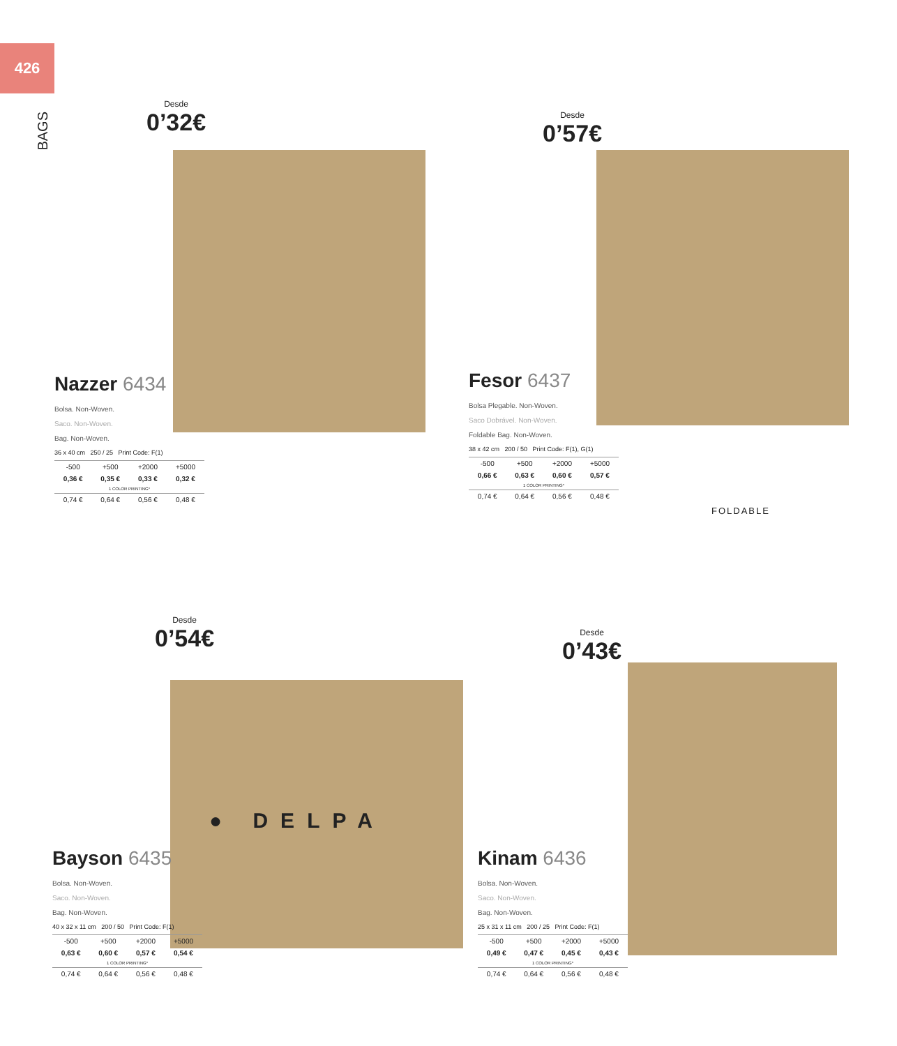426
BAGS
Desde
0’32€
Nazzer 6434
Bolsa. Non-Woven.
Saco. Non-Woven.
Bag. Non-Woven.
36 x 40 cm 250 / 25 Print Code: F(1)
| -500 | +500 | +2000 | +5000 |
| 0,36 € | 0,35 € | 0,33 € | 0,32 € |
| 1 COLOR PRINTING* | | | |
| 0,74 € | 0,64 € | 0,56 € | 0,48 € |
Desde
0’57€
Fesor 6437
Bolsa Plegable. Non-Woven.
Saco Dobrável. Non-Woven.
Foldable Bag. Non-Woven.
38 x 42 cm 200 / 50 Print Code: F(1), G(1)
| -500 | +500 | +2000 | +5000 |
| 0,66 € | 0,63 € | 0,60 € | 0,57 € |
| 1 COLOR PRINTING* | | | |
| 0,74 € | 0,64 € | 0,56 € | 0,48 € |
FOLDABLE
Desde
0’54€
● DELPA
Bayson 6435
Bolsa. Non-Woven.
Saco. Non-Woven.
Bag. Non-Woven.
40 x 32 x 11 cm 200 / 50 Print Code: F(1)
| -500 | +500 | +2000 | +5000 |
| 0,63 € | 0,60 € | 0,57 € | 0,54 € |
| 1 COLOR PRINTING* | | | |
| 0,74 € | 0,64 € | 0,56 € | 0,48 € |
Desde
0’43€
Kinam 6436
Bolsa. Non-Woven.
Saco. Non-Woven.
Bag. Non-Woven.
25 x 31 x 11 cm 200 / 25 Print Code: F(1)
| -500 | +500 | +2000 | +5000 |
| 0,49 € | 0,47 € | 0,45 € | 0,43 € |
| 1 COLOR PRINTING* | | | |
| 0,74 € | 0,64 € | 0,56 € | 0,48 € |